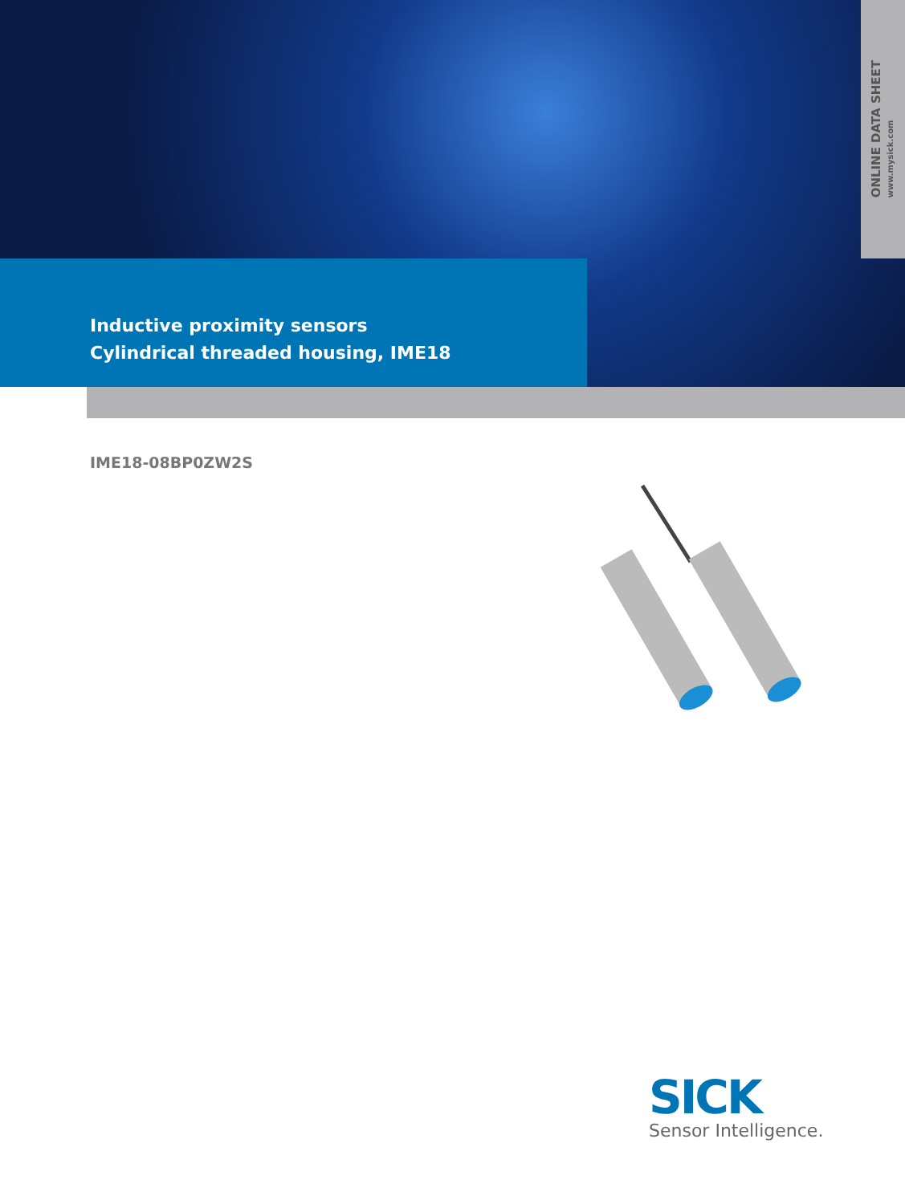ONLINE DATA SHEET
www.mysick.com
Inductive proximity sensors
Cylindrical threaded housing, IME18
IME18-08BP0ZW2S
SICK
Sensor Intelligence.